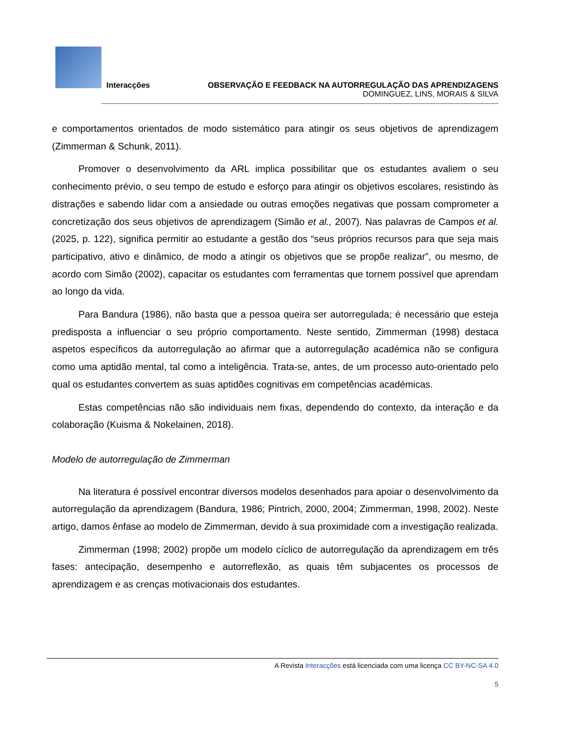Interacções OBSERVAÇÃO E FEEDBACK NA AUTORREGULAÇÃO DAS APRENDIZAGENS
DOMINGUEZ, LINS, MORAIS & SILVA
e comportamentos orientados de modo sistemático para atingir os seus objetivos de aprendizagem (Zimmerman & Schunk, 2011).
Promover o desenvolvimento da ARL implica possibilitar que os estudantes avaliem o seu conhecimento prévio, o seu tempo de estudo e esforço para atingir os objetivos escolares, resistindo às distrações e sabendo lidar com a ansiedade ou outras emoções negativas que possam comprometer a concretização dos seus objetivos de aprendizagem (Simão et al., 2007). Nas palavras de Campos et al. (2025, p. 122), significa permitir ao estudante a gestão dos “seus próprios recursos para que seja mais participativo, ativo e dinâmico, de modo a atingir os objetivos que se propõe realizar”, ou mesmo, de acordo com Simão (2002), capacitar os estudantes com ferramentas que tornem possível que aprendam ao longo da vida.
Para Bandura (1986), não basta que a pessoa queira ser autorregulada; é necessário que esteja predisposta a influenciar o seu próprio comportamento. Neste sentido, Zimmerman (1998) destaca aspetos específicos da autorregulação ao afirmar que a autorregulação académica não se configura como uma aptidão mental, tal como a inteligência. Trata-se, antes, de um processo auto-orientado pelo qual os estudantes convertem as suas aptidões cognitivas em competências académicas.
Estas competências não são individuais nem fixas, dependendo do contexto, da interação e da colaboração (Kuisma & Nokelainen, 2018).
Modelo de autorregulação de Zimmerman
Na literatura é possível encontrar diversos modelos desenhados para apoiar o desenvolvimento da autorregulação da aprendizagem (Bandura, 1986; Pintrich, 2000, 2004; Zimmerman, 1998, 2002). Neste artigo, damos ênfase ao modelo de Zimmerman, devido à sua proximidade com a investigação realizada.
Zimmerman (1998; 2002) propõe um modelo cíclico de autorregulação da aprendizagem em três fases: antecipação, desempenho e autorreflexão, as quais têm subjacentes os processos de aprendizagem e as crenças motivacionais dos estudantes.
A Revista Interacções está licenciada com uma licença CC BY-NC-SA 4.0
5